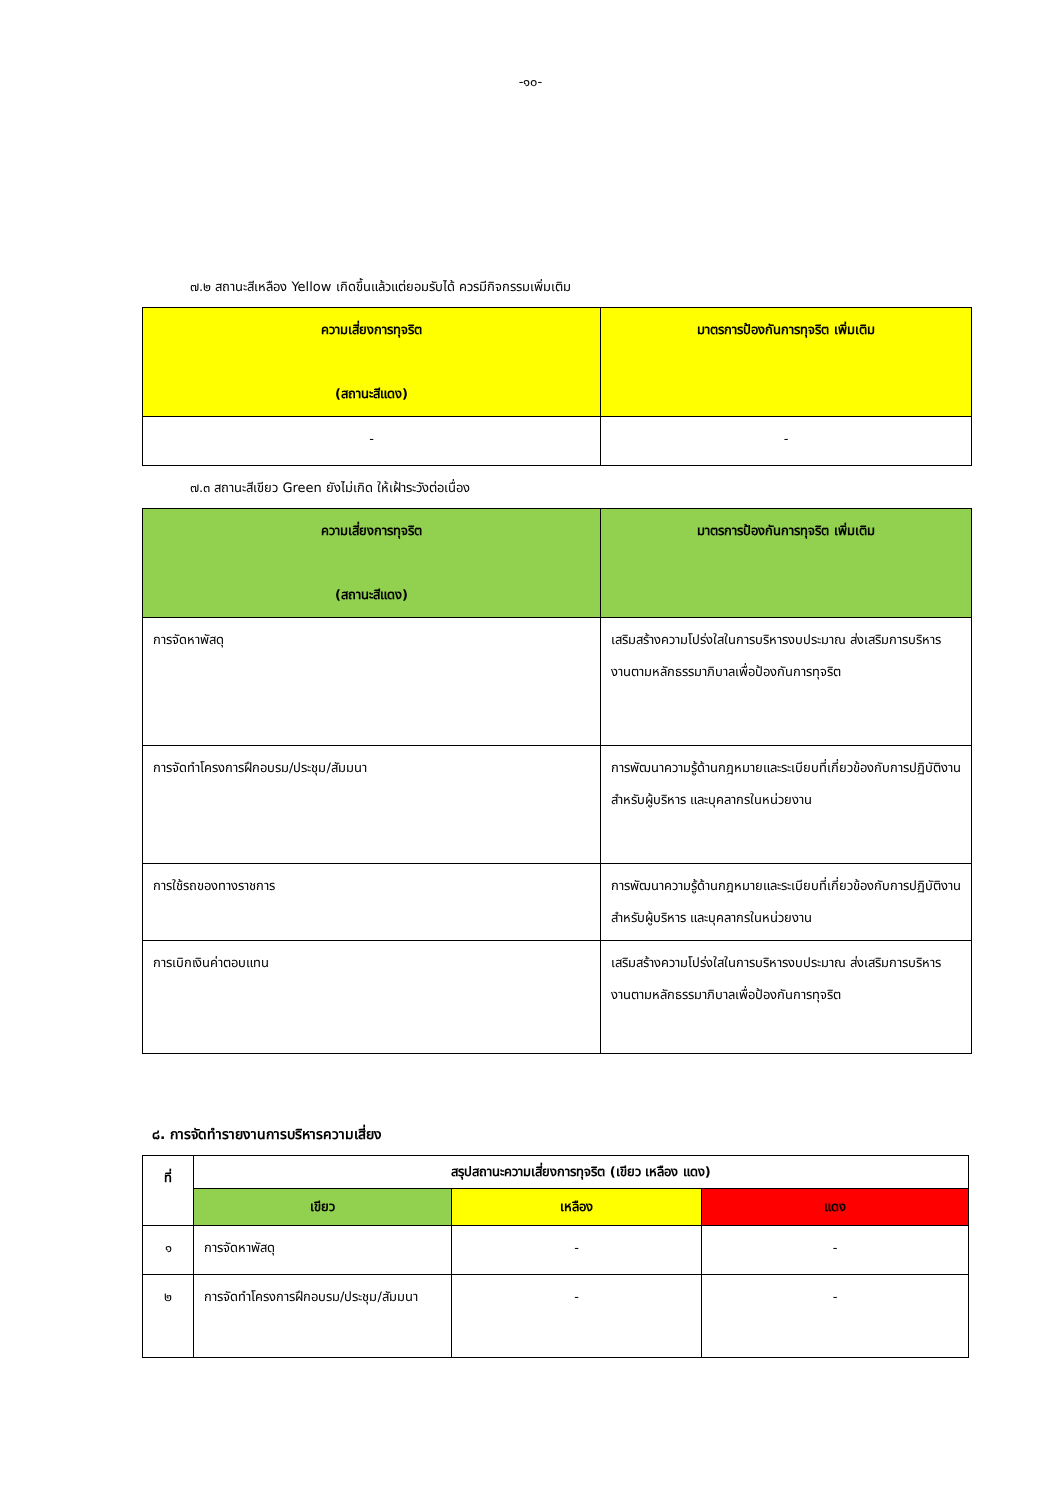-๑๐-
๗.๒ สถานะสีเหลือง Yellow เกิดขึ้นแล้วแต่ยอมรับได้ ควรมีกิจกรรมเพิ่มเติม
| ความเสี่ยงการทุจริต (สถานะสีแดง) | มาตรการป้องกันการทุจริต เพิ่มเติม |
| --- | --- |
| - | - |
๗.๓ สถานะสีเขียว Green ยังไม่เกิด ให้เฝ้าระวังต่อเนื่อง
| ความเสี่ยงการทุจริต (สถานะสีแดง) | มาตรการป้องกันการทุจริต เพิ่มเติม |
| --- | --- |
| การจัดหาพัสดุ | เสริมสร้างความโปร่งใสในการบริหารงบประมาณ ส่งเสริมการบริหารงานตามหลักธรรมาภิบาลเพื่อป้องกันการทุจริต |
| การจัดทำโครงการฝึกอบรม/ประชุม/สัมมนา | การพัฒนาความรู้ด้านกฎหมายและระเบียบที่เกี่ยวข้องกับการปฏิบัติงาน สำหรับผู้บริหาร และบุคลากรในหน่วยงาน |
| การใช้รถของทางราชการ | การพัฒนาความรู้ด้านกฎหมายและระเบียบที่เกี่ยวข้องกับการปฏิบัติงาน สำหรับผู้บริหาร และบุคลากรในหน่วยงาน |
| การเบิกเงินค่าตอบแทน | เสริมสร้างความโปร่งใสในการบริหารงบประมาณ ส่งเสริมการบริหารงานตามหลักธรรมาภิบาลเพื่อป้องกันการทุจริต |
๘. การจัดทำรายงานการบริหารความเสี่ยง
| ที่ | สรุปสถานะความเสี่ยงการทุจริต (เขียว เหลือง แดง) | | |
| --- | --- | --- | --- |
| | เขียว | เหลือง | แดง |
| ๑ | การจัดหาพัสดุ | - | - |
| ๒ | การจัดทำโครงการฝึกอบรม/ประชุม/สัมมนา | - | - |